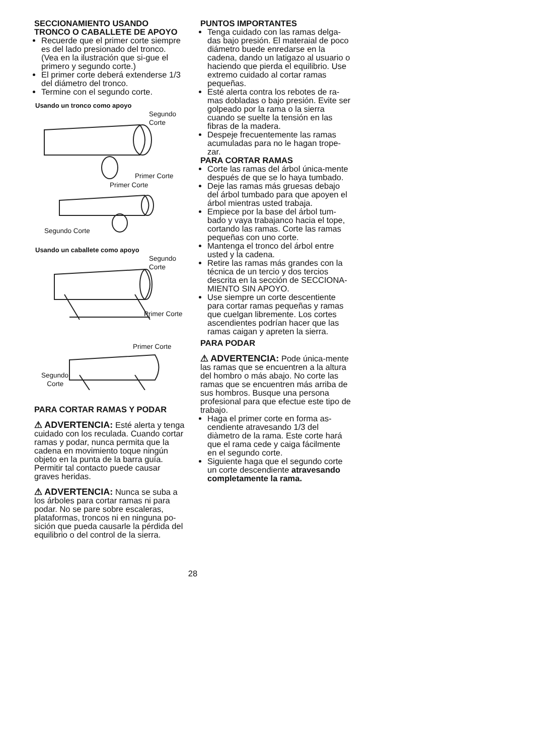SECCIONAMIENTO USANDO TRONCO O CABALLETE DE APOYO
Recuerde que el primer corte siempre es del lado presionado del tronco. (Vea en la ilustración que si-gue el primero y segundo corte.)
El primer corte deberá extenderse 1/3 del diámetro del tronco.
Termine con el segundo corte.
Usando un tronco como apoyo
Segundo
Corte
Primer Corte
Primer Corte
Segundo Corte
Usando un caballete como apoyo
Segundo
Corte
Primer Corte
Primer Corte
Segundo
Corte
PARA CORTAR RAMAS Y PODAR
⚠ ADVERTENCIA: Esté alerta y tenga cuidado con los reculada. Cuando cortar ramas y podar, nunca permita que la cadena en movimiento toque ningún objeto en la punta de la barra guía. Permitir tal contacto puede causar graves heridas.
⚠ ADVERTENCIA: Nunca se suba a los árboles para cortar ramas ni para podar. No se pare sobre escaleras, plataformas, troncos ni en ninguna po-sición que pueda causarle la pérdida del equilibrio o del control de la sierra.
PUNTOS IMPORTANTES
Tenga cuidado con las ramas delga-das bajo presión. El materaial de poco diámetro buede enredarse en la cadena, dando un latigazo al usuario o haciendo que pierda el equilibrio. Use extremo cuidado al cortar ramas pequeñas.
Esté alerta contra los rebotes de ra-mas dobladas o bajo presión. Evite ser golpeado por la rama o la sierra cuando se suelte la tensión en las fibras de la madera.
Despeje frecuentemente las ramas acumuladas para no le hagan trope-zar.
PARA CORTAR RAMAS
Corte las ramas del árbol única-mente después de que se lo haya tumbado.
Deje las ramas más gruesas debajo del árbol tumbado para que apoyen el árbol mientras usted trabaja.
Empiece por la base del árbol tum-bado y vaya trabajanco hacia el tope, cortando las ramas. Corte las ramas pequeñas con uno corte.
Mantenga el tronco del árbol entre usted y la cadena.
Retire las ramas más grandes con la técnica de un tercio y dos tercios descrita en la sección de SECCIONA-MIENTO SIN APOYO.
Use siempre un corte descentiente para cortar ramas pequeñas y ramas que cuelgan libremente. Los cortes ascendientes podrían hacer que las ramas caigan y apreten la sierra.
PARA PODAR
⚠ ADVERTENCIA: Pode única-mente las ramas que se encuentren a la altura del hombro o más abajo. No corte las ramas que se encuentren más arriba de sus hombros. Busque una persona profesional para que efectue este tipo de trabajo.
Haga el primer corte en forma as-cendiente atravesando 1/3 del diàmetro de la rama. Este corte hará que el rama cede y caiga fácilmente en el segundo corte.
Siguiente haga que el segundo corte un corte descendiente atravesando completamente la rama.
28